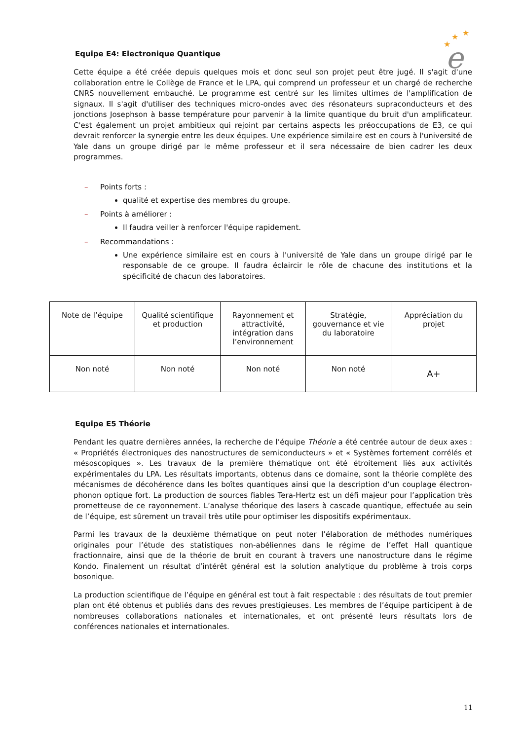★
★
★
e
Equipe E4: Electronique Quantique
Cette équipe a été créée depuis quelques mois et donc seul son projet peut être jugé. Il s'agit d'une collaboration entre le Collège de France et le LPA, qui comprend un professeur et un chargé de recherche CNRS nouvellement embauché. Le programme est centré sur les limites ultimes de l'amplification de signaux. Il s'agit d'utiliser des techniques micro-ondes avec des résonateurs supraconducteurs et des jonctions Josephson à basse température pour parvenir à la limite quantique du bruit d'un amplificateur. C'est également un projet ambitieux qui rejoint par certains aspects les préoccupations de E3, ce qui devrait renforcer la synergie entre les deux équipes. Une expérience similaire est en cours à l'université de Yale dans un groupe dirigé par le même professeur et il sera nécessaire de bien cadrer les deux programmes.
– Points forts :
qualité et expertise des membres du groupe.
– Points à améliorer :
Il faudra veiller à renforcer l'équipe rapidement.
– Recommandations :
Une expérience similaire est en cours à l'université de Yale dans un groupe dirigé par le responsable de ce groupe. Il faudra éclaircir le rôle de chacune des institutions et la spécificité de chacun des laboratoires.
| Note de l’équipe | Qualité scientifique et production | Rayonnement et attractivité, intégration dans l’environnement | Stratégie, gouvernance et vie du laboratoire | Appréciation du projet |
| Non noté | Non noté | Non noté | Non noté | A+ |
Equipe E5 Théorie
Pendant les quatre dernières années, la recherche de l’équipe Théorie a été centrée autour de deux axes : « Propriétés électroniques des nanostructures de semiconducteurs » et « Systèmes fortement corrélés et mésoscopiques ». Les travaux de la première thématique ont été étroitement liés aux activités expérimentales du LPA. Les résultats importants, obtenus dans ce domaine, sont la théorie complète des mécanismes de décohérence dans les boîtes quantiques ainsi que la description d’un couplage électron-phonon optique fort. La production de sources fiables Tera-Hertz est un défi majeur pour l’application très prometteuse de ce rayonnement. L’analyse théorique des lasers à cascade quantique, effectuée au sein de l’équipe, est sûrement un travail très utile pour optimiser les dispositifs expérimentaux.
Parmi les travaux de la deuxième thématique on peut noter l’élaboration de méthodes numériques originales pour l’étude des statistiques non-abéliennes dans le régime de l’effet Hall quantique fractionnaire, ainsi que de la théorie de bruit en courant à travers une nanostructure dans le régime Kondo. Finalement un résultat d’intérêt général est la solution analytique du problème à trois corps bosonique.
La production scientifique de l’équipe en général est tout à fait respectable : des résultats de tout premier plan ont été obtenus et publiés dans des revues prestigieuses. Les membres de l’équipe participent à de nombreuses collaborations nationales et internationales, et ont présenté leurs résultats lors de conférences nationales et internationales.
11